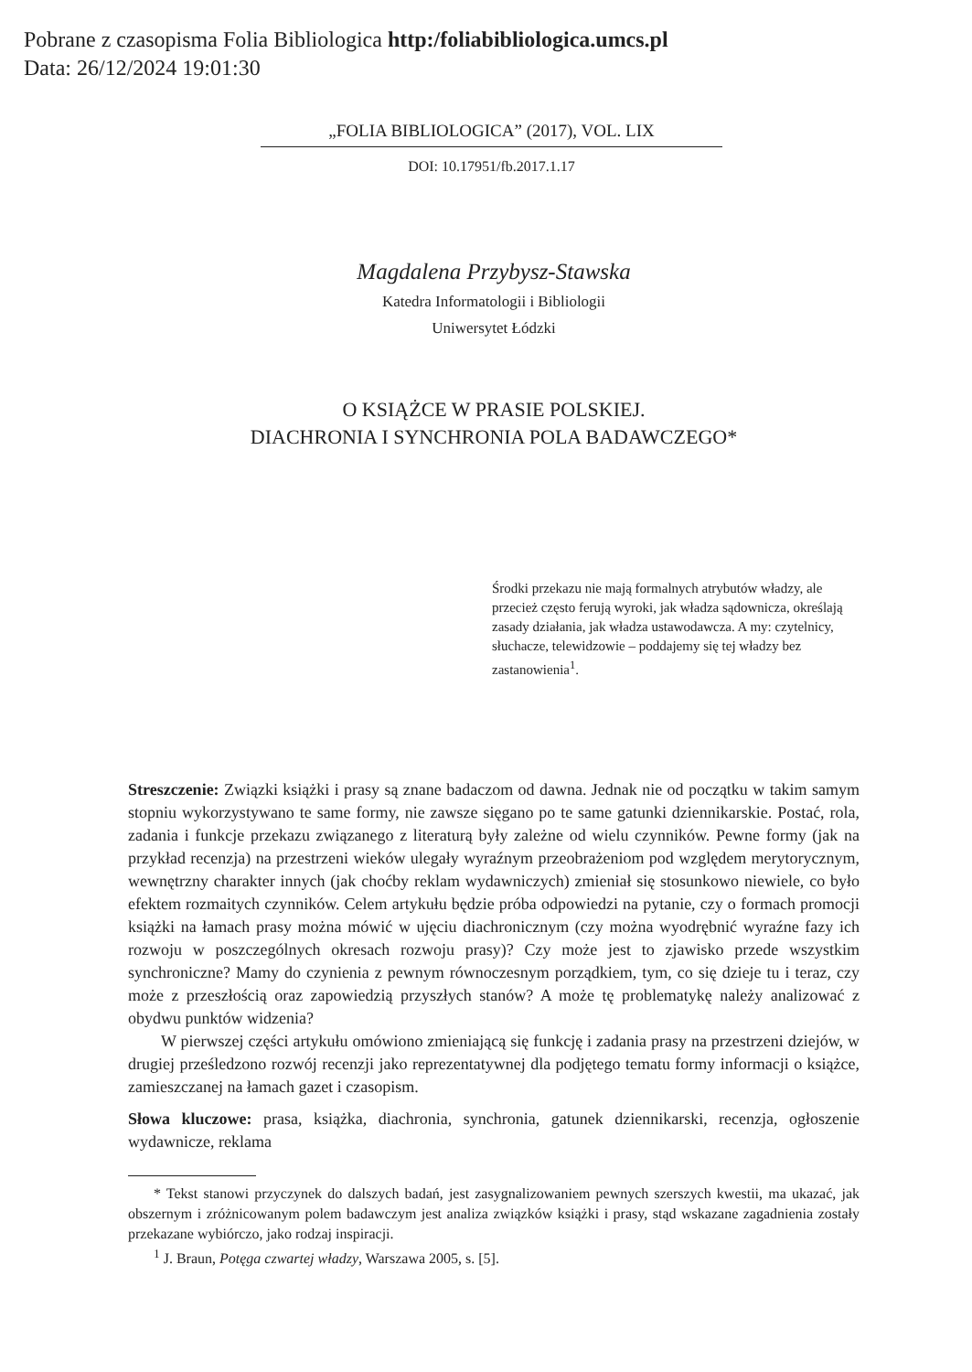Pobrane z czasopisma Folia Bibliologica http:/foliabibliologica.umcs.pl
Data: 26/12/2024 19:01:30
„FOLIA BIBLIOLOGICA” (2017), VOL. LIX
DOI: 10.17951/fb.2017.1.17
Magdalena Przybysz-Stawska
Katedra Informatologii i Bibliologii
Uniwersytet Łódzki
O KSIĄŻCE W PRASIE POLSKIEJ.
DIACHRONIA I SYNCHRONIA POLA BADAWCZEGO*
Środki przekazu nie mają formalnych atrybutów władzy, ale przecież często ferują wyroki, jak władza sądownicza, określają zasady działania, jak władza ustawodawcza. A my: czytelnicy, słuchacze, telewidzowie – poddajemy się tej władzy bez zastanowienia<sup>1</sup>.
Streszczenie: Związki książki i prasy są znane badaczom od dawna. Jednak nie od początku w takim samym stopniu wykorzystywano te same formy, nie zawsze sięgano po te same gatunki dziennikarskie. Postać, rola, zadania i funkcje przekazu związanego z literaturą były zależne od wielu czynników. Pewne formy (jak na przykład recenzja) na przestrzeni wieków ulegały wyraźnym przeobrażeniom pod względem merytorycznym, wewnętrzny charakter innych (jak choćby reklam wydawniczych) zmieniał się stosunkowo niewiele, co było efektem rozmaitych czynników. Celem artykułu będzie próba odpowiedzi na pytanie, czy o formach promocji książki na łamach prasy można mówić w ujęciu diachronicznym (czy można wyodrębnić wyraźne fazy ich rozwoju w poszczególnych okresach rozwoju prasy)? Czy może jest to zjawisko przede wszystkim synchroniczne? Mamy do czynienia z pewnym równoczesnym porządkiem, tym, co się dzieje tu i teraz, czy może z przeszłością oraz zapowiedzią przyszłych stanów? A może tę problematykę należy analizować z obydwu punktów widzenia?
W pierwszej części artykułu omówiono zmieniającą się funkcję i zadania prasy na przestrzeni dziejów, w drugiej prześledzono rozwój recenzji jako reprezentatywnej dla podjętego tematu formy informacji o książce, zamieszczanej na łamach gazet i czasopism.
Słowa kluczowe: prasa, książka, diachronia, synchronia, gatunek dziennikarski, recenzja, ogłoszenie wydawnicze, reklama
* Tekst stanowi przyczynek do dalszych badań, jest zasygnalizowaniem pewnych szerszych kwestii, ma ukazać, jak obszernym i zróżnicowanym polem badawczym jest analiza związków książki i prasy, stąd wskazane zagadnienia zostały przekazane wybiórczo, jako rodzaj inspiracji.
<sup>1</sup> J. Braun, Potęga czwartej władzy, Warszawa 2005, s. [5].